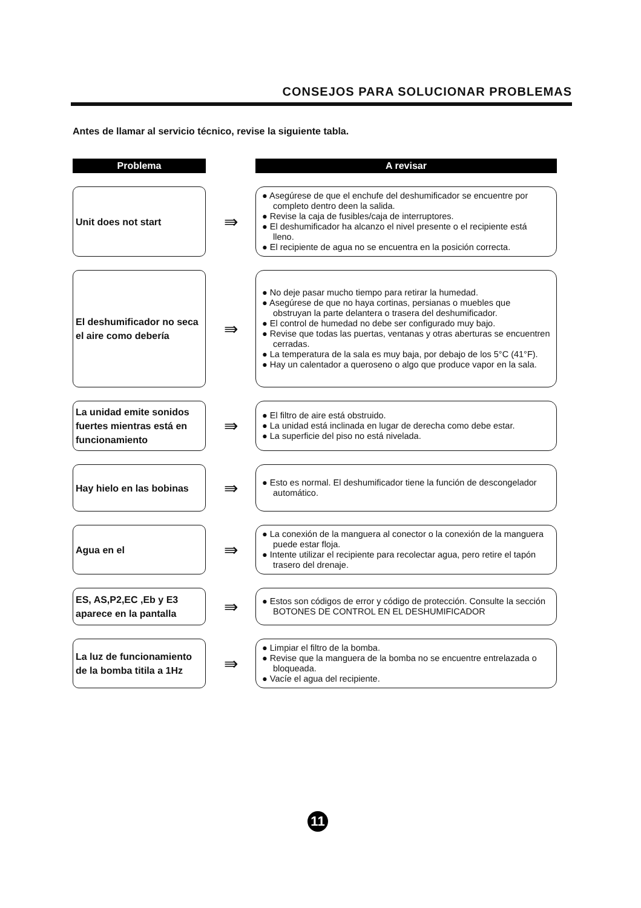CONSEJOS PARA SOLUCIONAR PROBLEMAS
Antes de llamar al servicio técnico, revise la siguiente tabla.
| Problema | | A revisar |
| --- | --- | --- |
| Unit does not start | ⇛ | ● Asegúrese de que el enchufe del deshumificador se encuentre por completo dentro deen la salida. ● Revise la caja de fusibles/caja de interruptores. ● El deshumificador ha alcanzo el nivel presente o el recipiente está lleno. ● El recipiente de agua no se encuentra en la posición correcta. |
| El deshumificador no seca el aire como debería | ⇛ | ● No deje pasar mucho tiempo para retirar la humedad. ● Asegúrese de que no haya cortinas, persianas o muebles que obstruyan la parte delantera o trasera del deshumificador. ● El control de humedad no debe ser configurado muy bajo. ● Revise que todas las puertas, ventanas y otras aberturas se encuentren cerradas. ● La temperatura de la sala es muy baja, por debajo de los 5°C (41°F). ● Hay un calentador a queroseno o algo que produce vapor en la sala. |
| La unidad emite sonidos fuertes mientras está en funcionamiento | ⇛ | ● El filtro de aire está obstruido. ● La unidad está inclinada en lugar de derecha como debe estar. ● La superficie del piso no está nivelada. |
| Hay hielo en las bobinas | ⇛ | ● Esto es normal. El deshumificador tiene la función de descongelador automático. |
| Agua en el | ⇛ | ● La conexión de la manguera al conector o la conexión de la manguera puede estar floja. ● Intente utilizar el recipiente para recolectar agua, pero retire el tapón trasero del drenaje. |
| ES, AS,P2,EC ,Eb y E3 aparece en la pantalla | ⇛ | ● Estos son códigos de error y código de protección. Consulte la sección BOTONES DE CONTROL EN EL DESHUMIFICADOR |
| La luz de funcionamiento de la bomba titila a 1Hz | ⇛ | ● Limpiar el filtro de la bomba. ● Revise que la manguera de la bomba no se encuentre entrelazada o bloqueada. ● Vacíe el agua del recipiente. |
11